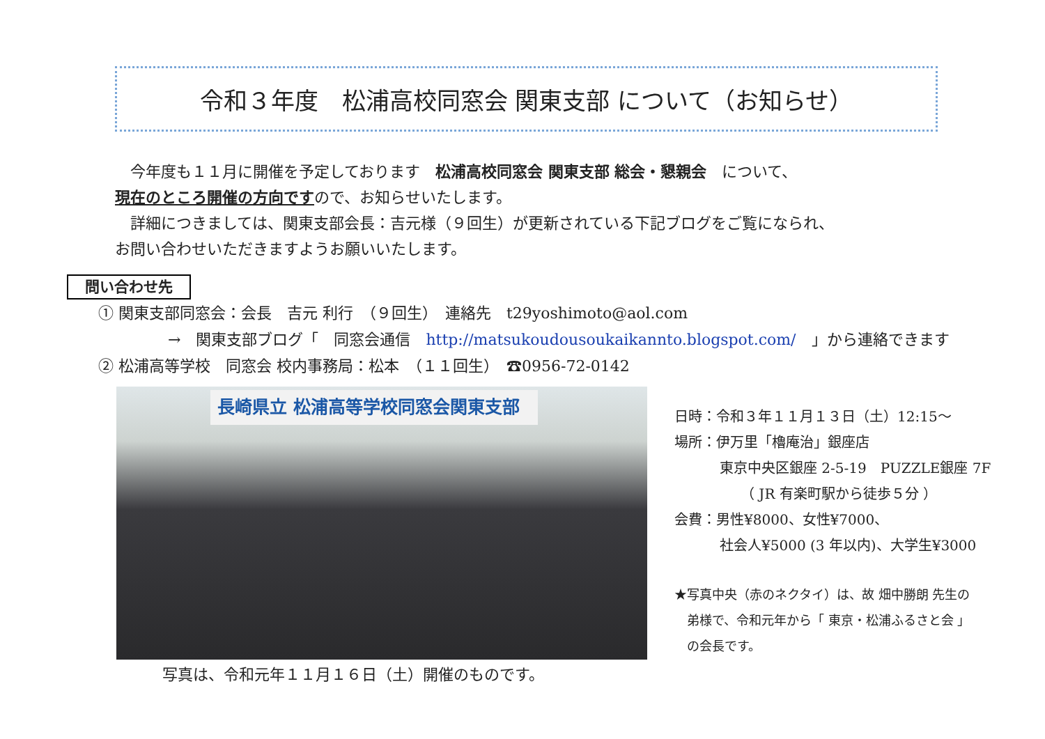令和３年度　松浦高校同窓会 関東支部 について（お知らせ）
　今年度も１１月に開催を予定しております　松浦高校同窓会 関東支部 総会・懇親会　について、
現在のところ開催の方向ですので、お知らせいたします。
　詳細につきましては、関東支部会長：吉元様（９回生）が更新されている下記ブログをご覧になられ、
お問い合わせいただきますようお願いいたします。
問い合わせ先
① 関東支部同窓会：会長　吉元 利行　（９回生）　連絡先　t29yoshimoto@aol.com
→　関東支部ブログ「　同窓会通信　http://matsukoudousoukaikannto.blogspot.com/　」から連絡できます
② 松浦高等学校　同窓会 校内事務局：松本　（１１回生）　☎0956-72-0142
長崎県立 松浦高等学校同窓会関東支部
写真は、令和元年１１月１６日（土）開催のものです。
日時：令和３年１１月１３日（土）12:15〜
場所：伊万里「櫓庵治」銀座店
東京中央区銀座 2-5-19　PUZZLE銀座 7F
（ JR 有楽町駅から徒歩５分 ）
会費：男性¥8000、女性¥7000、
社会人¥5000 (3 年以内)、大学生¥3000
★写真中央（赤のネクタイ）は、故 畑中勝朗 先生の
弟様で、令和元年から「 東京・松浦ふるさと会 」
の会長です。